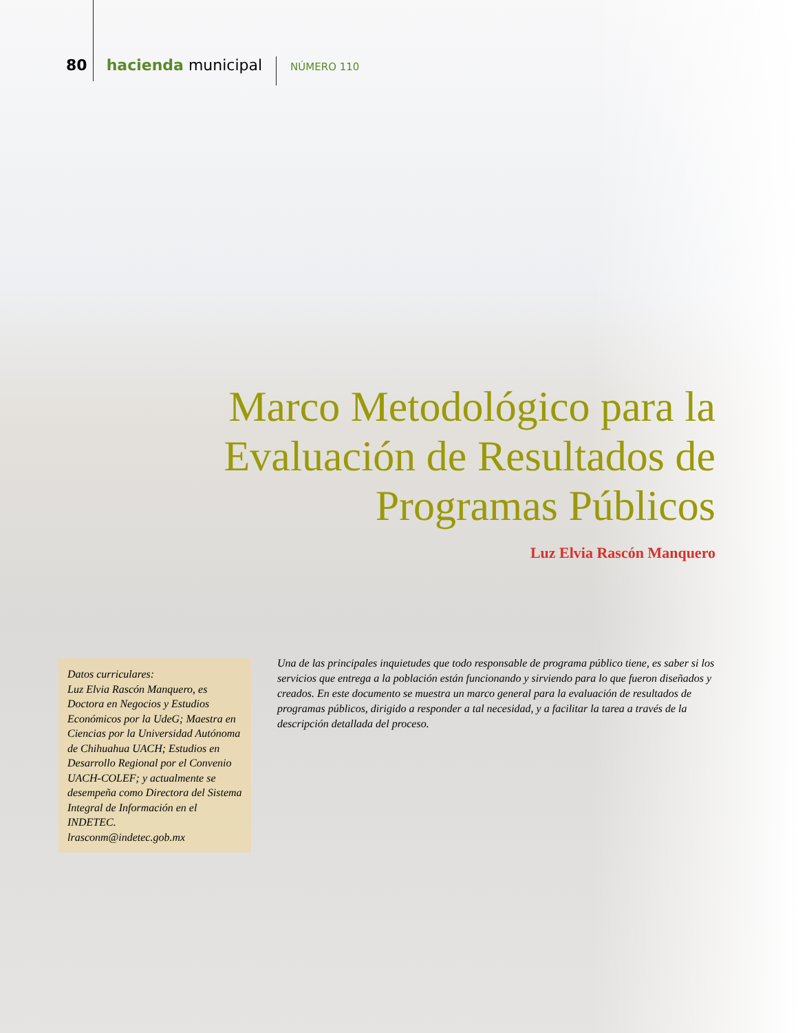80 hacienda municipal NÚMERO 110
Marco Metodológico para la
Evaluación de Resultados de
Programas Públicos
Luz Elvia Rascón Manquero
Datos curriculares:
Luz Elvia Rascón Manquero, es Doctora en Negocios y Estudios Económicos por la UdeG; Maestra en Ciencias por la Universidad Autónoma de Chihuahua UACH; Estudios en Desarrollo Regional por el Convenio UACH-COLEF; y actualmente se desempeña como Directora del Sistema Integral de Información en el INDETEC.
lrasconm@indetec.gob.mx
Una de las principales inquietudes que todo responsable de programa público tiene, es saber si los servicios que entrega a la población están funcionando y sirviendo para lo que fueron diseñados y creados. En este documento se muestra un marco general para la evaluación de resultados de programas públicos, dirigido a responder a tal necesidad, y a facilitar la tarea a través de la descripción detallada del proceso.